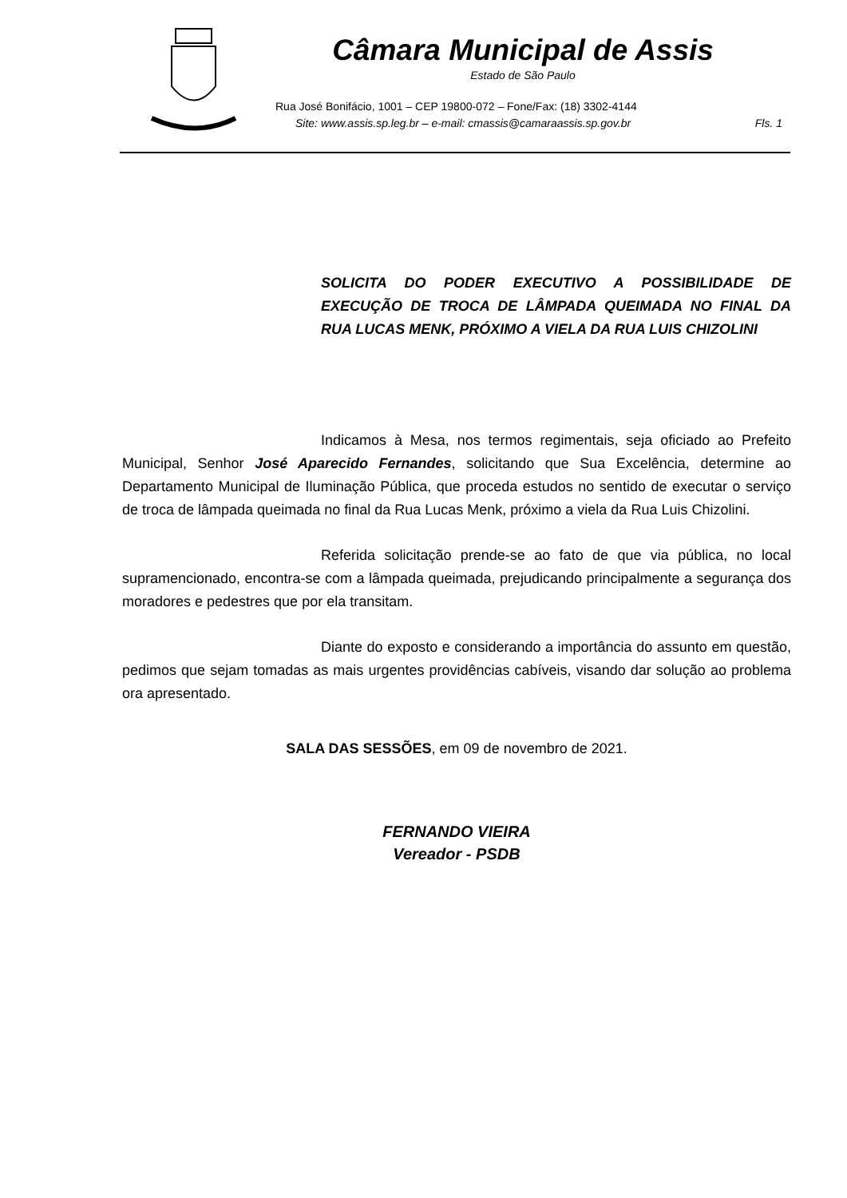Câmara Municipal de Assis
Estado de São Paulo
Rua José Bonifácio, 1001 – CEP 19800-072 – Fone/Fax: (18) 3302-4144
Site: www.assis.sp.leg.br – e-mail: cmassis@camaraassis.sp.gov.br
Fls. 1
SOLICITA DO PODER EXECUTIVO A POSSIBILIDADE DE EXECUÇÃO DE TROCA DE LÂMPADA QUEIMADA NO FINAL DA RUA LUCAS MENK, PRÓXIMO A VIELA DA RUA LUIS CHIZOLINI
Indicamos à Mesa, nos termos regimentais, seja oficiado ao Prefeito Municipal, Senhor José Aparecido Fernandes, solicitando que Sua Excelência, determine ao Departamento Municipal de Iluminação Pública, que proceda estudos no sentido de executar o serviço de troca de lâmpada queimada no final da Rua Lucas Menk, próximo a viela da Rua Luis Chizolini.
Referida solicitação prende-se ao fato de que via pública, no local supramencionado, encontra-se com a lâmpada queimada, prejudicando principalmente a segurança dos moradores e pedestres que por ela transitam.
Diante do exposto e considerando a importância do assunto em questão, pedimos que sejam tomadas as mais urgentes providências cabíveis, visando dar solução ao problema ora apresentado.
SALA DAS SESSÕES, em 09 de novembro de 2021.
FERNANDO VIEIRA
Vereador - PSDB